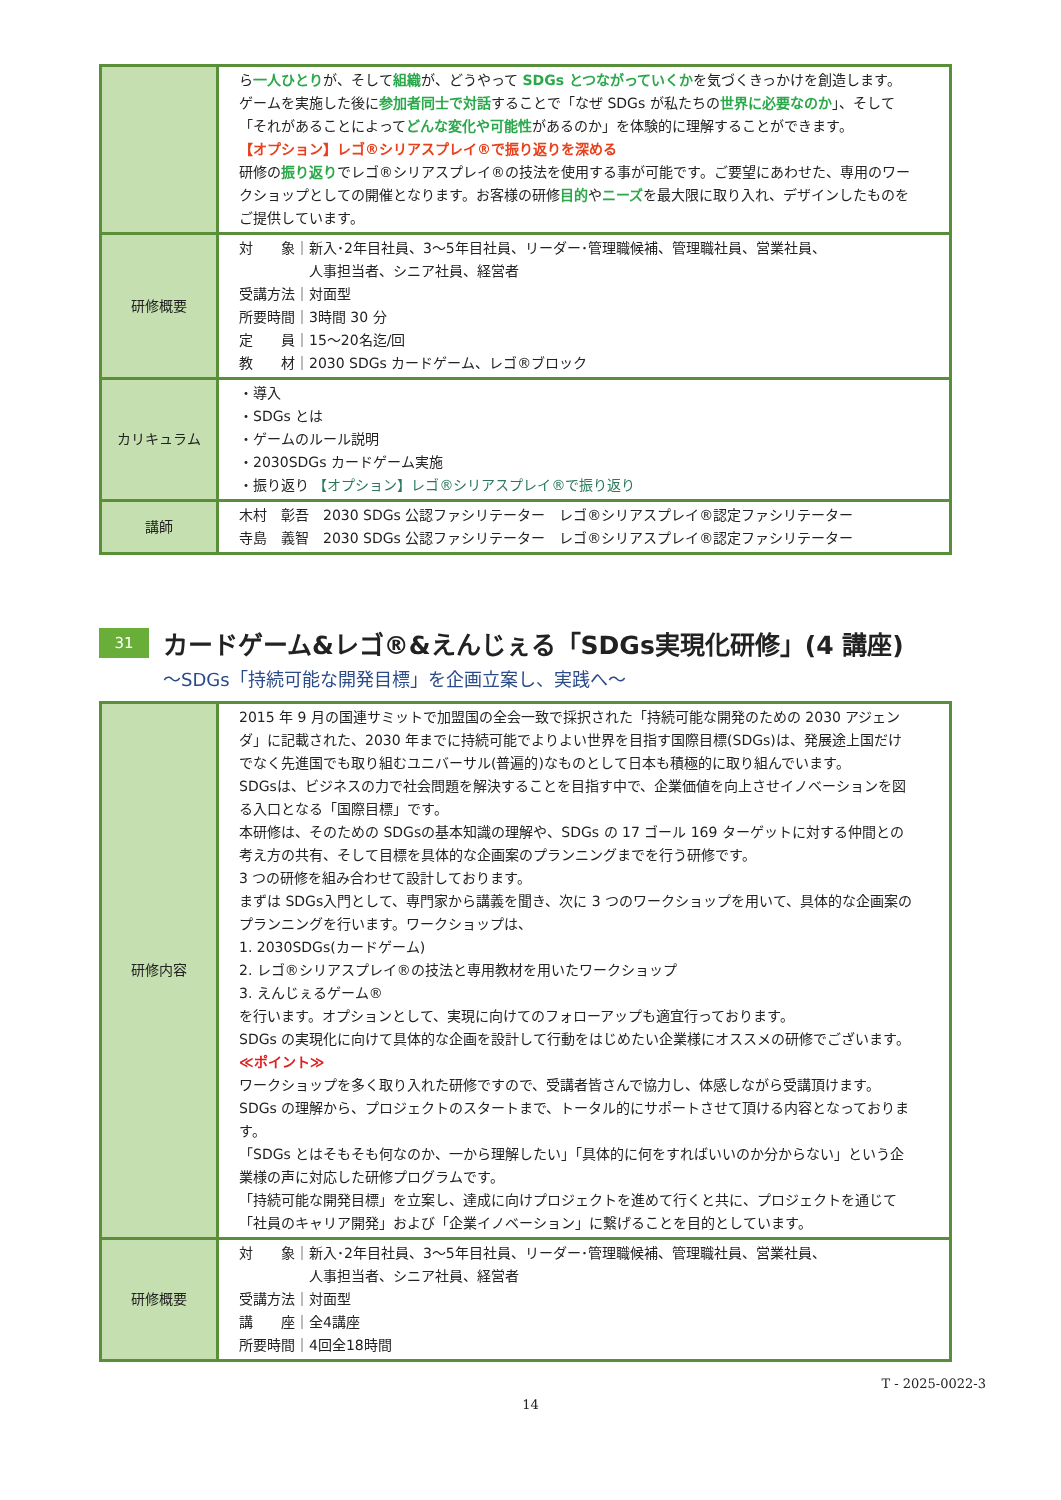| | ら 一人ひとり が、そして 組織 が、どうやって SDGs とつながっていくか を気づくきっかけを創造します。ゲームを実施した後に 参加者同士で対話 することで「なぜ SDGs が私たちの 世界に必要なのか 」、そして「それがあることによって どんな変化や可能性 があるのか」を体験的に理解することができます。 【オプション】レゴ®シリアスプレイ®で振り返りを深める 研修の 振り返り でレゴ®シリアスプレイ®の技法を使用する事が可能です。ご要望にあわせた、専用のワークショップとしての開催となります。お客様の研修 目的 や ニーズ を最大限に取り入れ、デザインしたものをご提供しています。 |
| 研修概要 | 対 象｜新入･2年目社員、3～5年目社員、リーダー･管理職候補、管理職社員、営業社員、 人事担当者、シニア社員、経営者 受講方法｜対面型 所要時間｜3時間 30 分 定 員｜15～20名迄/回 教 材｜2030 SDGs カードゲーム、レゴ®ブロック |
| カリキュラム | ・導入 ・SDGs とは ・ゲームのルール説明 ・2030SDGs カードゲーム実施 ・振り返り 【オプション】レゴ®シリアスプレイ®で振り返り |
| 講師 | 木村 彰吾 2030 SDGs 公認ファシリテーター レゴ®シリアスプレイ®認定ファシリテーター 寺島 義智 2030 SDGs 公認ファシリテーター レゴ®シリアスプレイ®認定ファシリテーター |
31 カードゲーム&レゴ®&えんじぇる「SDGs実現化研修」(4 講座)
～SDGs「持続可能な開発目標」を企画立案し、実践へ～
| 研修内容 | 2015 年 9 月の国連サミットで加盟国の全会一致で採択された「持続可能な開発のための 2030 アジェンダ」に記載された、2030 年までに持続可能でよりよい世界を目指す国際目標(SDGs)は、発展途上国だけでなく先進国でも取り組むユニバーサル(普遍的)なものとして日本も積極的に取り組んでいます。 SDGsは、ビジネスの力で社会問題を解決することを目指す中で、企業価値を向上させイノベーションを図る入口となる「国際目標」です。 本研修は、そのための SDGsの基本知識の理解や、SDGs の 17 ゴール 169 ターゲットに対する仲間との考え方の共有、そして目標を具体的な企画案のプランニングまでを行う研修です。 3 つの研修を組み合わせて設計しております。 まずは SDGs入門として、専門家から講義を聞き、次に 3 つのワークショップを用いて、具体的な企画案のプランニングを行います。ワークショップは、 1. 2030SDGs(カードゲーム) 2. レゴ®シリアスプレイ®の技法と専用教材を用いたワークショップ 3. えんじぇるゲーム® を行います。オプションとして、実現に向けてのフォローアップも適宜行っております。 SDGs の実現化に向けて具体的な企画を設計して行動をはじめたい企業様にオススメの研修でございます。 ≪ポイント≫ ワークショップを多く取り入れた研修ですので、受講者皆さんで協力し、体感しながら受講頂けます。 SDGs の理解から、プロジェクトのスタートまで、トータル的にサポートさせて頂ける内容となっております。 「SDGs とはそもそも何なのか、一から理解したい」「具体的に何をすればいいのか分からない」という企業様の声に対応した研修プログラムです。 「持続可能な開発目標」を立案し、達成に向けプロジェクトを進めて行くと共に、プロジェクトを通じて「社員のキャリア開発」および「企業イノベーション」に繋げることを目的としています。 |
| 研修概要 | 対 象｜新入･2年目社員、3～5年目社員、リーダー･管理職候補、管理職社員、営業社員、 人事担当者、シニア社員、経営者 受講方法｜対面型 講 座｜全4講座 所要時間｜4回全18時間 |
T - 2025-0022-3
14